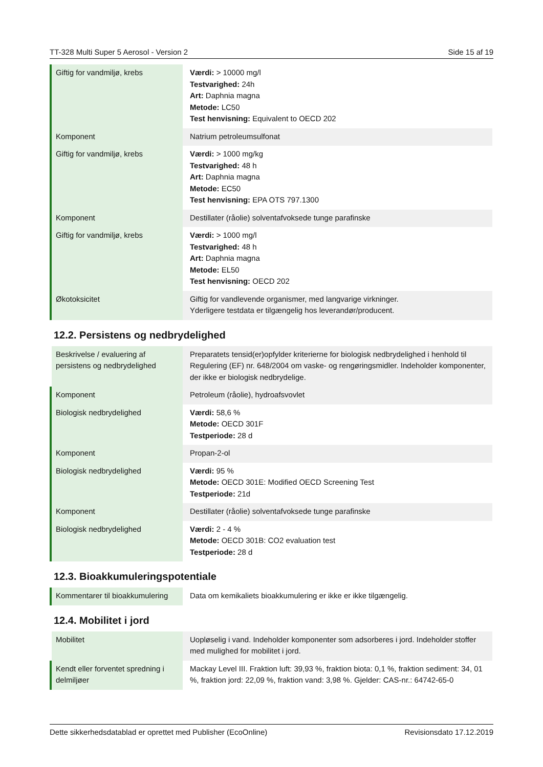TT-328 Multi Super 5 Aerosol - Version 2 Side 15 af 19
| Giftig for vandmiljø, krebs | Værdi: > 10000 mg/l Testvarighed: 24h Art: Daphnia magna Metode: LC50 Test henvisning: Equivalent to OECD 202 |
| Komponent | Natrium petroleumsulfonat |
| Giftig for vandmiljø, krebs | Værdi: > 1000 mg/kg Testvarighed: 48 h Art: Daphnia magna Metode: EC50 Test henvisning: EPA OTS 797.1300 |
| Komponent | Destillater (råolie) solventafvoksede tunge parafinske |
| Giftig for vandmiljø, krebs | Værdi: > 1000 mg/l Testvarighed: 48 h Art: Daphnia magna Metode: EL50 Test henvisning: OECD 202 |
| Økotoksicitet | Giftig for vandlevende organismer, med langvarige virkninger. Yderligere testdata er tilgængelig hos leverandør/producent. |
12.2. Persistens og nedbrydelighed
| Beskrivelse / evaluering af persistens og nedbrydelighed | Preparatets tensid(er)opfylder kriterierne for biologisk nedbrydelighed i henhold til Regulering (EF) nr. 648/2004 om vaske- og rengøringsmidler. Indeholder komponenter, der ikke er biologisk nedbrydelige. |
| Komponent | Petroleum (råolie), hydroafsvovlet |
| Biologisk nedbrydelighed | Værdi: 58,6 % Metode: OECD 301F Testperiode: 28 d |
| Komponent | Propan-2-ol |
| Biologisk nedbrydelighed | Værdi: 95 % Metode: OECD 301E: Modified OECD Screening Test Testperiode: 21d |
| Komponent | Destillater (råolie) solventafvoksede tunge parafinske |
| Biologisk nedbrydelighed | Værdi: 2 - 4 % Metode: OECD 301B: CO2 evaluation test Testperiode: 28 d |
12.3. Bioakkumuleringspotentiale
| Kommentarer til bioakkumulering | Data om kemikaliets bioakkumulering er ikke er ikke tilgængelig. |
12.4. Mobilitet i jord
| Mobilitet | Uopløselig i vand. Indeholder komponenter som adsorberes i jord. Indeholder stoffer med mulighed for mobilitet i jord. |
| Kendt eller forventet spredning i delmiljøer | Mackay Level III. Fraktion luft: 39,93 %, fraktion biota: 0,1 %, fraktion sediment: 34, 01 %, fraktion jord: 22,09 %, fraktion vand: 3,98 %. Gjelder: CAS-nr.: 64742-65-0 |
Dette sikkerhedsdatablad er oprettet med Publisher (EcoOnline) Revisionsdato 17.12.2019